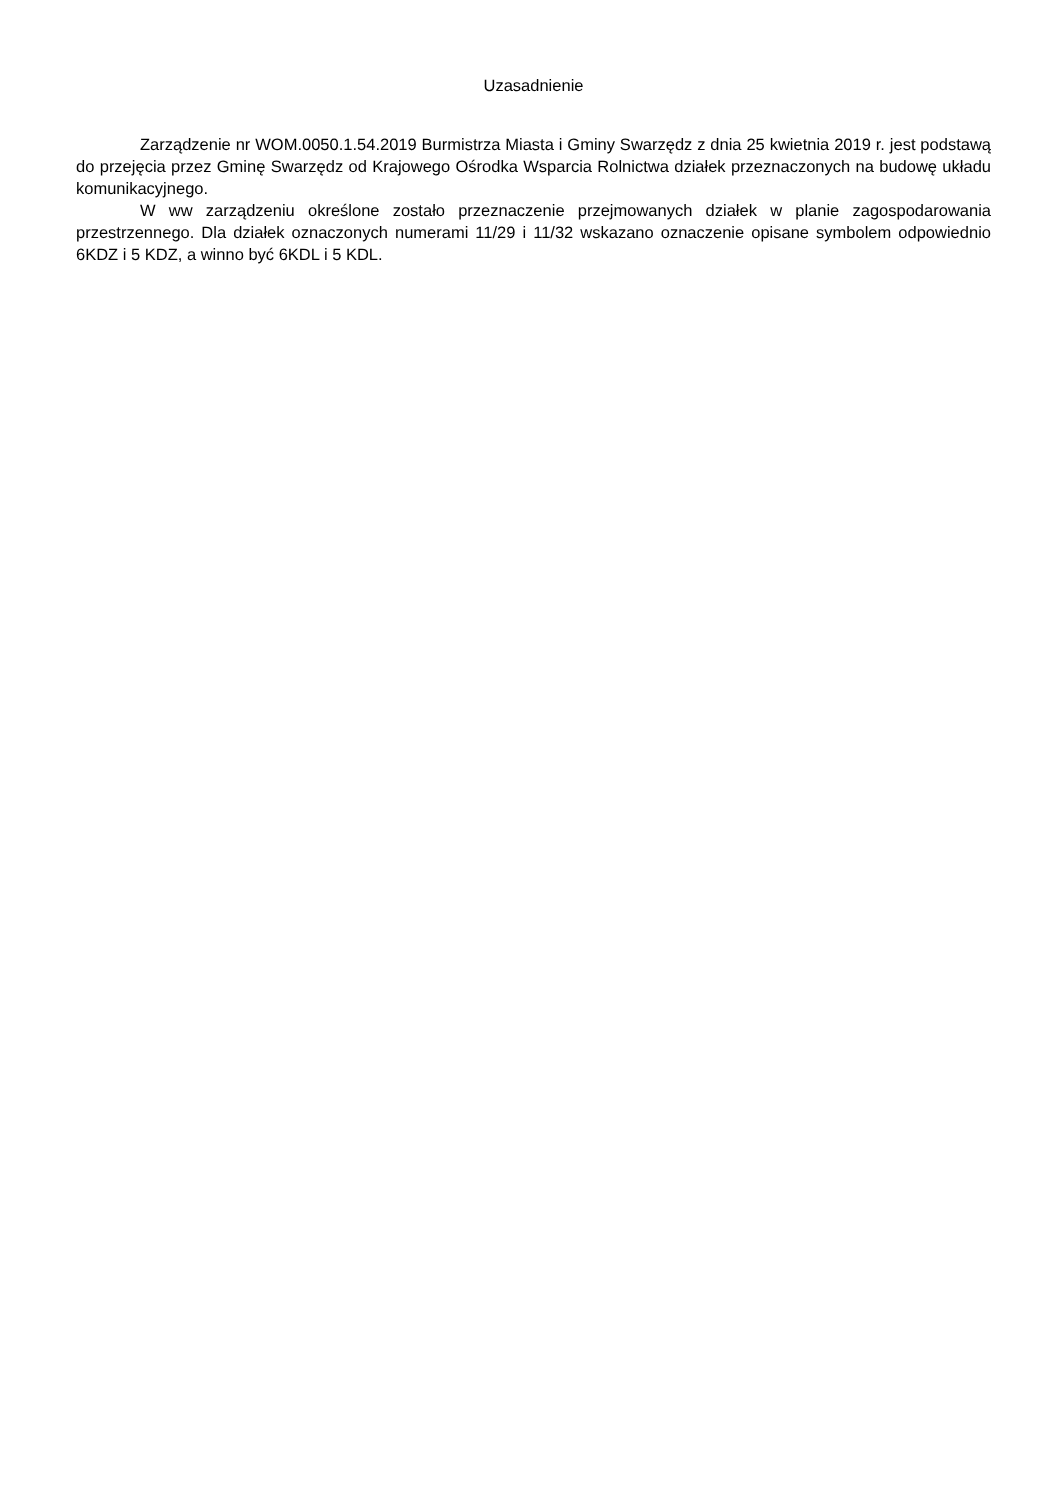Uzasadnienie
Zarządzenie nr WOM.0050.1.54.2019 Burmistrza Miasta i Gminy Swarzędz z dnia 25 kwietnia 2019 r. jest podstawą do przejęcia przez Gminę Swarzędz od Krajowego Ośrodka Wsparcia Rolnictwa działek przeznaczonych na budowę układu komunikacyjnego.
W ww zarządzeniu określone zostało przeznaczenie przejmowanych działek w planie zagospodarowania przestrzennego. Dla działek oznaczonych numerami 11/29 i 11/32 wskazano oznaczenie opisane symbolem odpowiednio 6KDZ i 5 KDZ, a winno być 6KDL i 5 KDL.